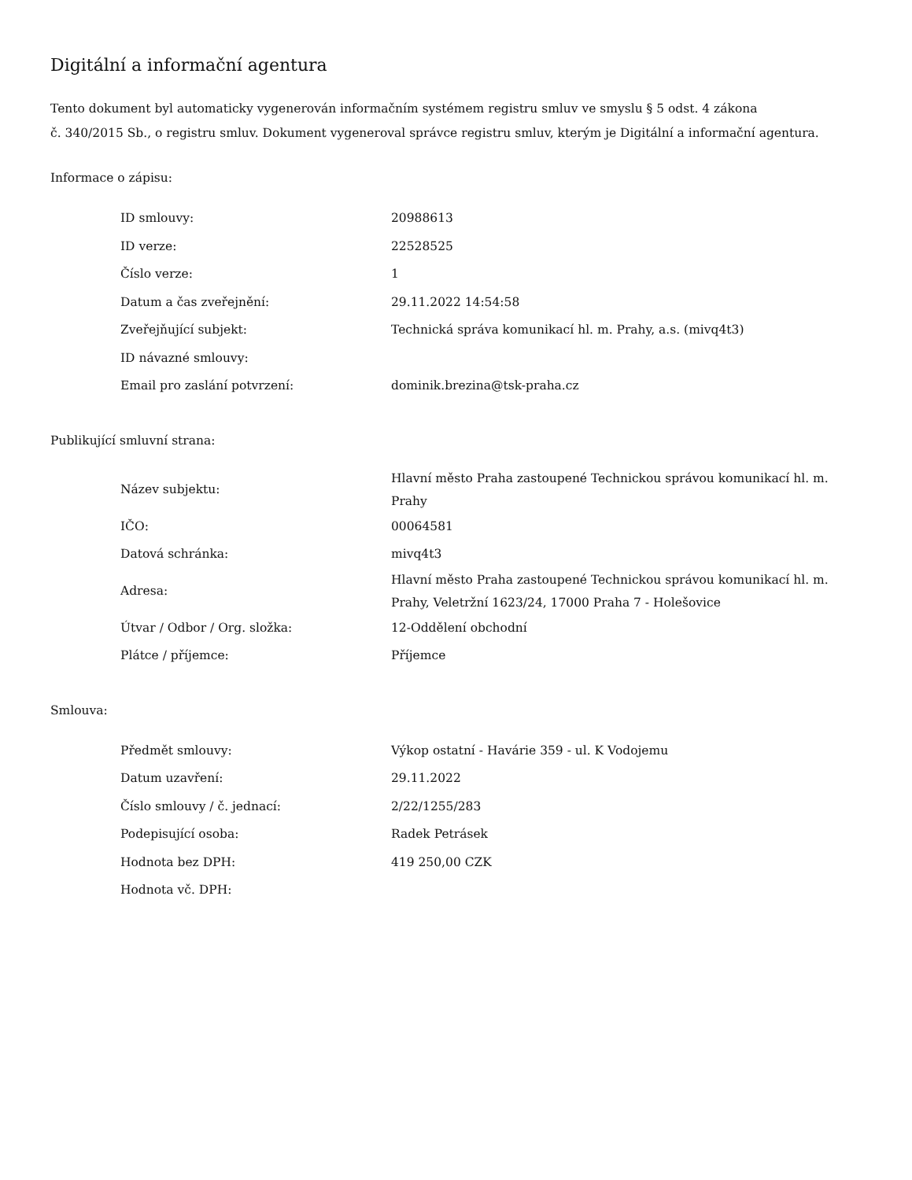Digitální a informační agentura
Tento dokument byl automaticky vygenerován informačním systémem registru smluv ve smyslu § 5 odst. 4 zákona
č. 340/2015 Sb., o registru smluv. Dokument vygeneroval správce registru smluv, kterým je Digitální a informační agentura.
Informace o zápisu:
| ID smlouvy: | 20988613 |
| ID verze: | 22528525 |
| Číslo verze: | 1 |
| Datum a čas zveřejnění: | 29.11.2022 14:54:58 |
| Zveřejňující subjekt: | Technická správa komunikací hl. m. Prahy, a.s. (mivq4t3) |
| ID návazné smlouvy: | |
| Email pro zaslání potvrzení: | dominik.brezina@tsk-praha.cz |
Publikující smluvní strana:
| Název subjektu: | Hlavní město Praha zastoupené Technickou správou komunikací hl. m. Prahy |
| IČO: | 00064581 |
| Datová schránka: | mivq4t3 |
| Adresa: | Hlavní město Praha zastoupené Technickou správou komunikací hl. m. Prahy, Veletržní 1623/24, 17000 Praha 7 - Holešovice |
| Útvar / Odbor / Org. složka: | 12-Oddělení obchodní |
| Plátce / příjemce: | Příjemce |
Smlouva:
| Předmět smlouvy: | Výkop ostatní - Havárie 359 - ul. K Vodojemu |
| Datum uzavření: | 29.11.2022 |
| Číslo smlouvy / č. jednací: | 2/22/1255/283 |
| Podepisující osoba: | Radek Petrásek |
| Hodnota bez DPH: | 419 250,00 CZK |
| Hodnota vč. DPH: | |